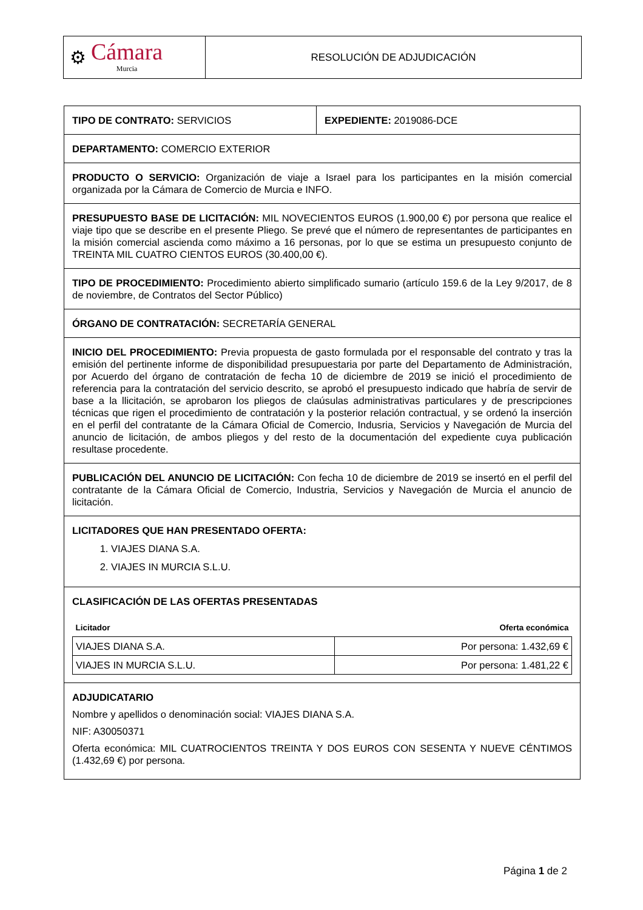⚙
Cámara
Murcia
RESOLUCIÓN DE ADJUDICACIÓN
TIPO DE CONTRATO: SERVICIOS EXPEDIENTE: 2019086-DCE
DEPARTAMENTO: COMERCIO EXTERIOR
PRODUCTO O SERVICIO: Organización de viaje a Israel para los participantes en la misión comercial organizada por la Cámara de Comercio de Murcia e INFO.
PRESUPUESTO BASE DE LICITACIÓN: MIL NOVECIENTOS EUROS (1.900,00 €) por persona que realice el viaje tipo que se describe en el presente Pliego. Se prevé que el número de representantes de participantes en la misión comercial ascienda como máximo a 16 personas, por lo que se estima un presupuesto conjunto de TREINTA MIL CUATRO CIENTOS EUROS (30.400,00 €).
TIPO DE PROCEDIMIENTO: Procedimiento abierto simplificado sumario (artículo 159.6 de la Ley 9/2017, de 8 de noviembre, de Contratos del Sector Público)
ÓRGANO DE CONTRATACIÓN: SECRETARÍA GENERAL
INICIO DEL PROCEDIMIENTO: Previa propuesta de gasto formulada por el responsable del contrato y tras la emisión del pertinente informe de disponibilidad presupuestaria por parte del Departamento de Administración, por Acuerdo del órgano de contratación de fecha 10 de diciembre de 2019 se inició el procedimiento de referencia para la contratación del servicio descrito, se aprobó el presupuesto indicado que habría de servir de base a la llicitación, se aprobaron los pliegos de claúsulas administrativas particulares y de prescripciones técnicas que rigen el procedimiento de contratación y la posterior relación contractual, y se ordenó la inserción en el perfil del contratante de la Cámara Oficial de Comercio, Indusria, Servicios y Navegación de Murcia del anuncio de licitación, de ambos pliegos y del resto de la documentación del expediente cuya publicación resultase procedente.
PUBLICACIÓN DEL ANUNCIO DE LICITACIÓN: Con fecha 10 de diciembre de 2019 se insertó en el perfil del contratante de la Cámara Oficial de Comercio, Industria, Servicios y Navegación de Murcia el anuncio de licitación.
LICITADORES QUE HAN PRESENTADO OFERTA:
1. VIAJES DIANA S.A.
2. VIAJES IN MURCIA S.L.U.
CLASIFICACIÓN DE LAS OFERTAS PRESENTADAS
| Licitador | Oferta económica |
| --- | --- |
| VIAJES DIANA S.A. | Por persona: 1.432,69 € |
| VIAJES IN MURCIA S.L.U. | Por persona: 1.481,22 € |
ADJUDICATARIO
Nombre y apellidos o denominación social: VIAJES DIANA S.A.
NIF: A30050371
Oferta económica: MIL CUATROCIENTOS TREINTA Y DOS EUROS CON SESENTA Y NUEVE CÉNTIMOS (1.432,69 €) por persona.
Página 1 de 2